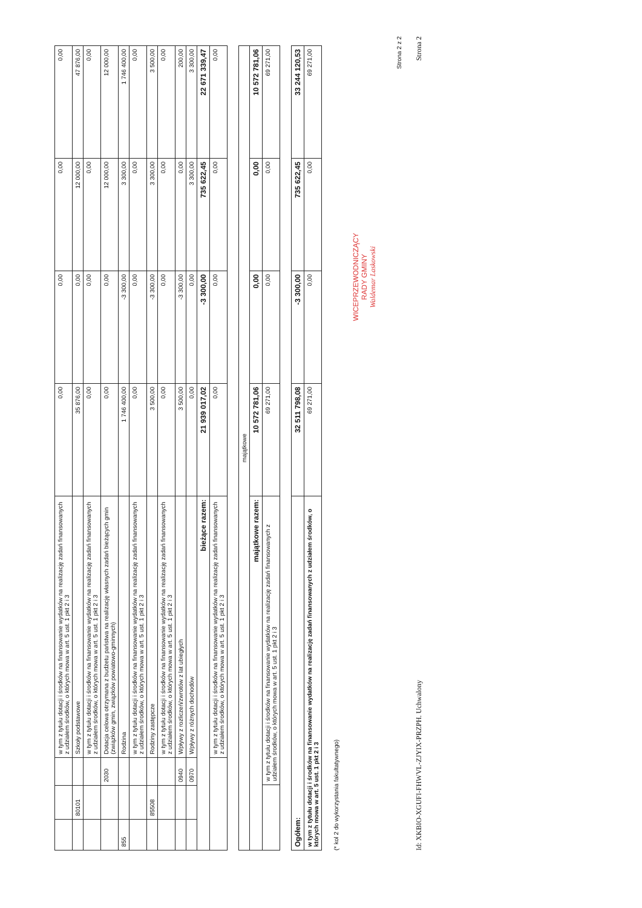| | | | w tym z tytułu dotacji i środków na finansowanie wydatków na realizację zadań finansowanych z udziałem środków, o których mowa w art. 5 ust. 1 pkt 2 i 3 | 0,00 | 0,00 | 0,00 | 0,00 |
| | 80101 | | Szkoły podstawowe | 35 876,00 | 0,00 | 12 000,00 | 47 876,00 |
| | | | w tym z tytułu dotacji i środków na finansowanie wydatków na realizację zadań finansowanych z udziałem środków, o których mowa w art. 5 ust. 1 pkt 2 i 3 | 0,00 | 0,00 | 0,00 | 0,00 |
| | | 2030 | Dotacja celowa otrzymana z budżetu państwa na realizację własnych zadań bieżących gmin (związków gmin, związków powiatowo-gminnych) | 0,00 | 0,00 | 12 000,00 | 12 000,00 |
| 855 | | | Rodzina | 1 746 400,00 | -3 300,00 | 3 300,00 | 1 746 400,00 |
| | | | w tym z tytułu dotacji i środków na finansowanie wydatków na realizację zadań finansowanych z udziałem środków, o których mowa w art. 5 ust. 1 pkt 2 i 3 | 0,00 | 0,00 | 0,00 | 0,00 |
| | 85508 | | Rodziny zastępcze | 3 500,00 | -3 300,00 | 3 300,00 | 3 500,00 |
| | | | w tym z tytułu dotacji i środków na finansowanie wydatków na realizację zadań finansowanych z udziałem środków, o których mowa w art. 5 ust. 1 pkt 2 i 3 | 0,00 | 0,00 | 0,00 | 0,00 |
| | | 0940 | Wpływy z rozliczeń/zwrotów z lat ubiegłych | 3 500,00 | -3 300,00 | 0,00 | 200,00 |
| | | 0970 | Wpływy z różnych dochodów | 0,00 | 0,00 | 3 300,00 | 3 300,00 |
| bieżące razem: | | | | 21 939 017,02 | -3 300,00 | 735 622,45 | 22 671 339,47 |
| | | | w tym z tytułu dotacji i środków na finansowanie wydatków na realizację zadań finansowanych z udziałem środków, o których mowa w art. 5 ust. 1 pkt 2 i 3 | 0,00 | 0,00 | 0,00 | 0,00 |
| majątkowe | | | | | |
| majątkowe razem: | | 10 572 781,06 | 0,00 | 0,00 | 10 572 781,06 |
| | w tym z tytułu dotacji i środków na finansowanie wydatków na realizację zadań finansowanych z udziałem środków, o których mowa w art. 5 ust. 1 pkt 2 i 3 | 69 271,00 | 0,00 | 0,00 | 69 271,00 |
| Ogółem: | 32 511 798,08 | -3 300,00 | 735 622,45 | 33 244 120,53 |
| w tym z tytułu dotacji i środków na finansowanie wydatków na realizację zadań finansowanych z udziałem środków, o których mowa w art. 5 ust. 1 pkt 2 i 3 | 69 271,00 | 0,00 | 0,00 | 69 271,00 |
(* kol 2 do wykorzystania fakultatywnego)
WICEPRZEWODNICZĄCY
RADY GMINY
Waldemar Laskowski
Strona 2 z 2
Id: XKBIO-XGUFI-FHWVL-ZJYIX-PRZPH. Uchwalony Strona 2